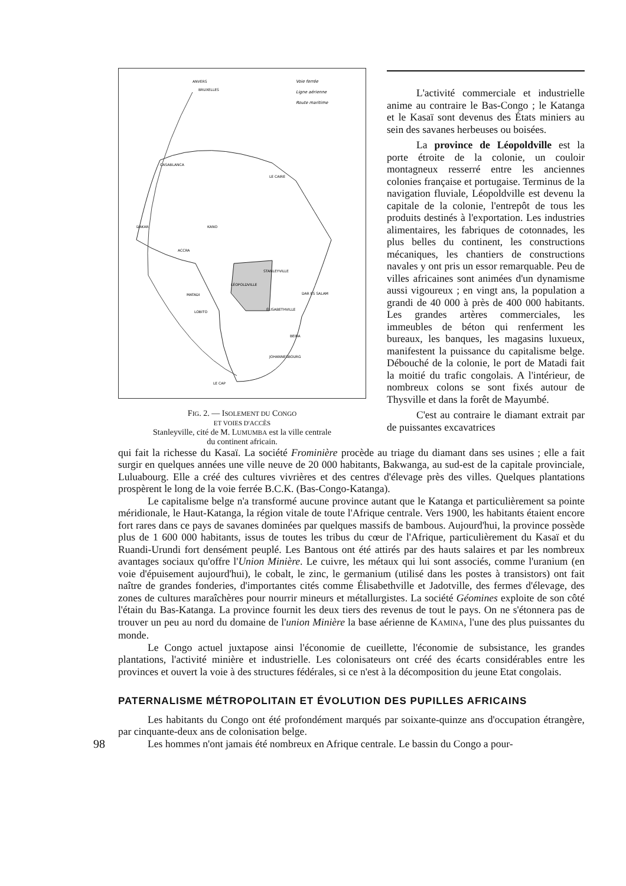ANVERS
BRUXELLES
Voie ferrée
Ligne aérienne
Route maritime
CASABLANCA
LE CAIRE
DAKAR
KANO
ACCRA
STANLEYVILLE
LÉOPOLDVILLE
MATADI
DAR ES SALAM
ÉLISABETHVILLE
LOBITO
BEIRA
JOHANNESBOURG
LE CAP
FIG. 2. — ISOLEMENT DU CONGO
ET VOIES D'ACCÈS
Stanleyville, cité de M. LUMUMBA est la ville centrale
du continent africain.
L'activité commerciale et industrielle anime au contraire le Bas-Congo ; le Katanga et le Kasaï sont devenus des États miniers au sein des savanes herbeuses ou boisées.
La province de Léopoldville est la porte étroite de la colonie, un couloir montagneux resserré entre les anciennes colonies française et portugaise. Terminus de la navigation fluviale, Léopoldville est devenu la capitale de la colonie, l'entrepôt de tous les produits destinés à l'exportation. Les industries alimentaires, les fabriques de cotonnades, les plus belles du continent, les constructions mécaniques, les chantiers de constructions navales y ont pris un essor remarquable. Peu de villes africaines sont animées d'un dynamisme aussi vigoureux ; en vingt ans, la population a grandi de 40 000 à près de 400 000 habitants. Les grandes artères commerciales, les immeubles de béton qui renferment les bureaux, les banques, les magasins luxueux, manifestent la puissance du capitalisme belge. Débouché de la colonie, le port de Matadi fait la moitié du trafic congolais. A l'intérieur, de nombreux colons se sont fixés autour de Thysville et dans la forêt de Mayumbé.
C'est au contraire le diamant extrait par de puissantes excavatrices
qui fait la richesse du Kasaï. La société Frominière procède au triage du diamant dans ses usines ; elle a fait surgir en quelques années une ville neuve de 20 000 habitants, Bakwanga, au sud-est de la capitale provinciale, Luluabourg. Elle a créé des cultures vivrières et des centres d'élevage près des villes. Quelques plantations prospèrent le long de la voie ferrée B.C.K. (Bas-Congo-Katanga).
Le capitalisme belge n'a transformé aucune province autant que le Katanga et particulièrement sa pointe méridionale, le Haut-Katanga, la région vitale de toute l'Afrique centrale. Vers 1900, les habitants étaient encore fort rares dans ce pays de savanes dominées par quelques massifs de bambous. Aujourd'hui, la province possède plus de 1 600 000 habitants, issus de toutes les tribus du cœur de l'Afrique, particulièrement du Kasaï et du Ruandi-Urundi fort densément peuplé. Les Bantous ont été attirés par des hauts salaires et par les nombreux avantages sociaux qu'offre l'Union Minière. Le cuivre, les métaux qui lui sont associés, comme l'uranium (en voie d'épuisement aujourd'hui), le cobalt, le zinc, le germanium (utilisé dans les postes à transistors) ont fait naître de grandes fonderies, d'importantes cités comme Élisabethville et Jadotville, des fermes d'élevage, des zones de cultures maraîchères pour nourrir mineurs et métallurgistes. La société Géomines exploite de son côté l'étain du Bas-Katanga. La province fournit les deux tiers des revenus de tout le pays. On ne s'étonnera pas de trouver un peu au nord du domaine de l'union Minière la base aérienne de KAMINA, l'une des plus puissantes du monde.
Le Congo actuel juxtapose ainsi l'économie de cueillette, l'économie de subsistance, les grandes plantations, l'activité minière et industrielle. Les colonisateurs ont créé des écarts considérables entre les provinces et ouvert la voie à des structures fédérales, si ce n'est à la décomposition du jeune Etat congolais.
PATERNALISME MÉTROPOLITAIN ET ÉVOLUTION DES PUPILLES AFRICAINS
Les habitants du Congo ont été profondément marqués par soixante-quinze ans d'occupation étrangère, par cinquante-deux ans de colonisation belge.
98
Les hommes n'ont jamais été nombreux en Afrique centrale. Le bassin du Congo a pour-